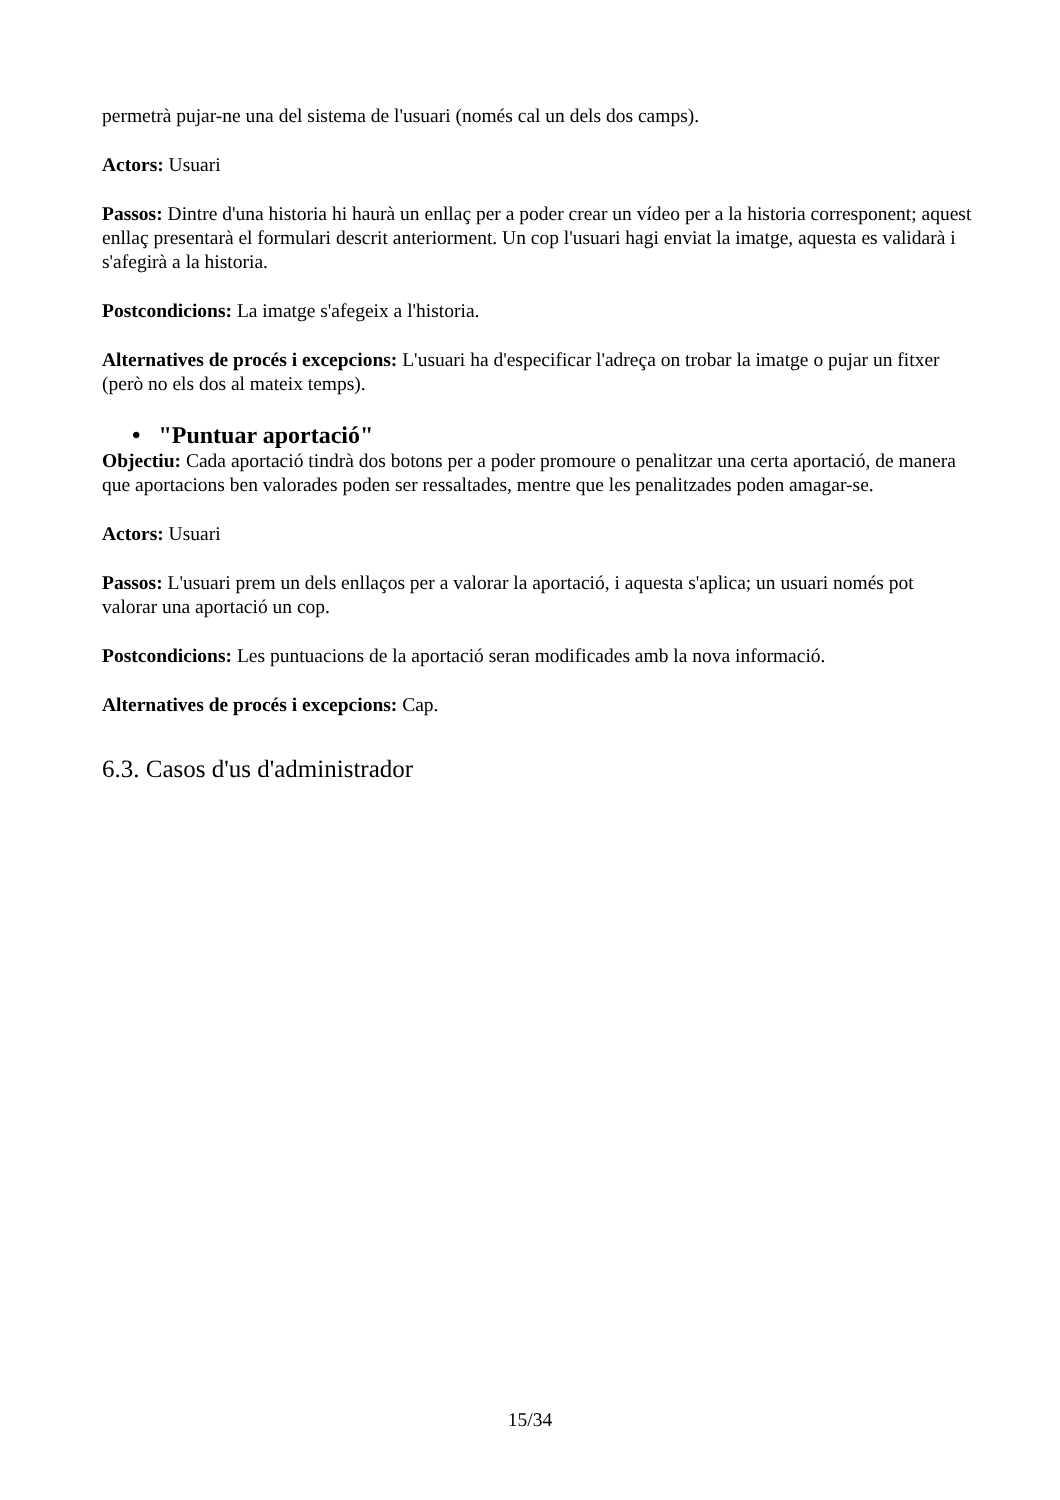permetrà pujar-ne una del sistema de l'usuari (només cal un dels dos camps).
Actors: Usuari
Passos: Dintre d'una historia hi haurà un enllaç per a poder crear un vídeo per a la historia corresponent; aquest enllaç presentarà el formulari descrit anteriorment. Un cop l'usuari hagi enviat la imatge, aquesta es validarà i s'afegirà a la historia.
Postcondicions: La imatge s'afegeix a l'historia.
Alternatives de procés i excepcions: L'usuari ha d'especificar l'adreça on trobar la imatge o pujar un fitxer (però no els dos al mateix temps).
• "Puntuar aportació"
Objectiu: Cada aportació tindrà dos botons per a poder promoure o penalitzar una certa aportació, de manera que aportacions ben valorades poden ser ressaltades, mentre que les penalitzades poden amagar-se.
Actors: Usuari
Passos: L'usuari prem un dels enllaços per a valorar la aportació, i aquesta s'aplica; un usuari només pot valorar una aportació un cop.
Postcondicions: Les puntuacions de la aportació seran modificades amb la nova informació.
Alternatives de procés i excepcions: Cap.
6.3. Casos d'us d'administrador
15/34